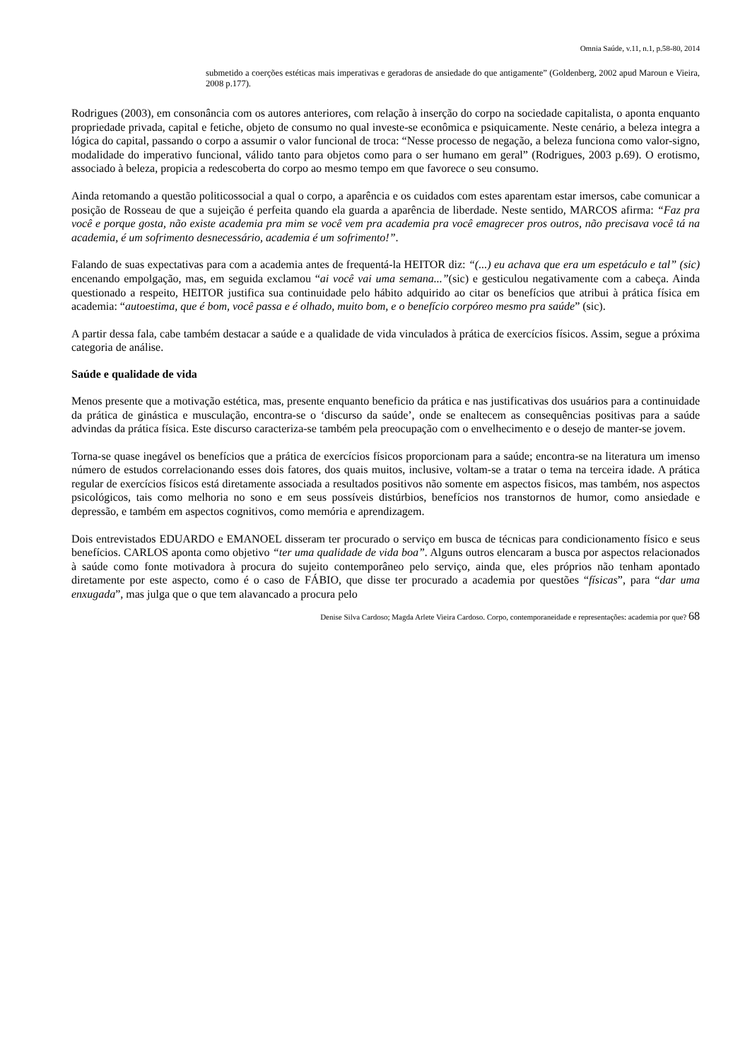Omnia Saúde, v.11, n.1, p.58-80, 2014
submetido a coerções estéticas mais imperativas e geradoras de ansiedade do que antigamente” (Goldenberg, 2002 apud Maroun e Vieira, 2008 p.177).
Rodrigues (2003), em consonância com os autores anteriores, com relação à inserção do corpo na sociedade capitalista, o aponta enquanto propriedade privada, capital e fetiche, objeto de consumo no qual investe-se econômica e psiquicamente. Neste cenário, a beleza integra a lógica do capital, passando o corpo a assumir o valor funcional de troca: “Nesse processo de negação, a beleza funciona como valor-signo, modalidade do imperativo funcional, válido tanto para objetos como para o ser humano em geral” (Rodrigues, 2003 p.69). O erotismo, associado à beleza, propicia a redescoberta do corpo ao mesmo tempo em que favorece o seu consumo.
Ainda retomando a questão politicossocial a qual o corpo, a aparência e os cuidados com estes aparentam estar imersos, cabe comunicar a posição de Rosseau de que a sujeição é perfeita quando ela guarda a aparência de liberdade. Neste sentido, MARCOS afirma: “Faz pra você e porque gosta, não existe academia pra mim se você vem pra academia pra você emagrecer pros outros, não precisava você tá na academia, é um sofrimento desnecessário, academia é um sofrimento!”.
Falando de suas expectativas para com a academia antes de frequentá-la HEITOR diz: “(...) eu achava que era um espetáculo e tal” (sic) encenando empolgação, mas, em seguida exclamou “ai você vai uma semana...”(sic) e gesticulou negativamente com a cabeça. Ainda questionado a respeito, HEITOR justifica sua continuidade pelo hábito adquirido ao citar os benefícios que atribui à prática física em academia: “autoestima, que é bom, você passa e é olhado, muito bom, e o benefício corpóreo mesmo pra saúde” (sic).
A partir dessa fala, cabe também destacar a saúde e a qualidade de vida vinculados à prática de exercícios físicos. Assim, segue a próxima categoria de análise.
Saúde e qualidade de vida
Menos presente que a motivação estética, mas, presente enquanto beneficio da prática e nas justificativas dos usuários para a continuidade da prática de ginástica e musculação, encontra-se o ‘discurso da saúde’, onde se enaltecem as consequências positivas para a saúde advindas da prática física. Este discurso caracteriza-se também pela preocupação com o envelhecimento e o desejo de manter-se jovem.
Torna-se quase inegável os benefícios que a prática de exercícios físicos proporcionam para a saúde; encontra-se na literatura um imenso número de estudos correlacionando esses dois fatores, dos quais muitos, inclusive, voltam-se a tratar o tema na terceira idade. A prática regular de exercícios físicos está diretamente associada a resultados positivos não somente em aspectos fisicos, mas também, nos aspectos psicológicos, tais como melhoria no sono e em seus possíveis distúrbios, benefícios nos transtornos de humor, como ansiedade e depressão, e também em aspectos cognitivos, como memória e aprendizagem.
Dois entrevistados EDUARDO e EMANOEL disseram ter procurado o serviço em busca de técnicas para condicionamento físico e seus benefícios. CARLOS aponta como objetivo “ter uma qualidade de vida boa”. Alguns outros elencaram a busca por aspectos relacionados à saúde como fonte motivadora à procura do sujeito contemporâneo pelo serviço, ainda que, eles próprios não tenham apontado diretamente por este aspecto, como é o caso de FÁBIO, que disse ter procurado a academia por questões “físicas”, para “dar uma enxugada”, mas julga que o que tem alavancado a procura pelo
Denise Silva Cardoso; Magda Arlete Vieira Cardoso. Corpo, contemporaneidade e representações: academia por que? 68